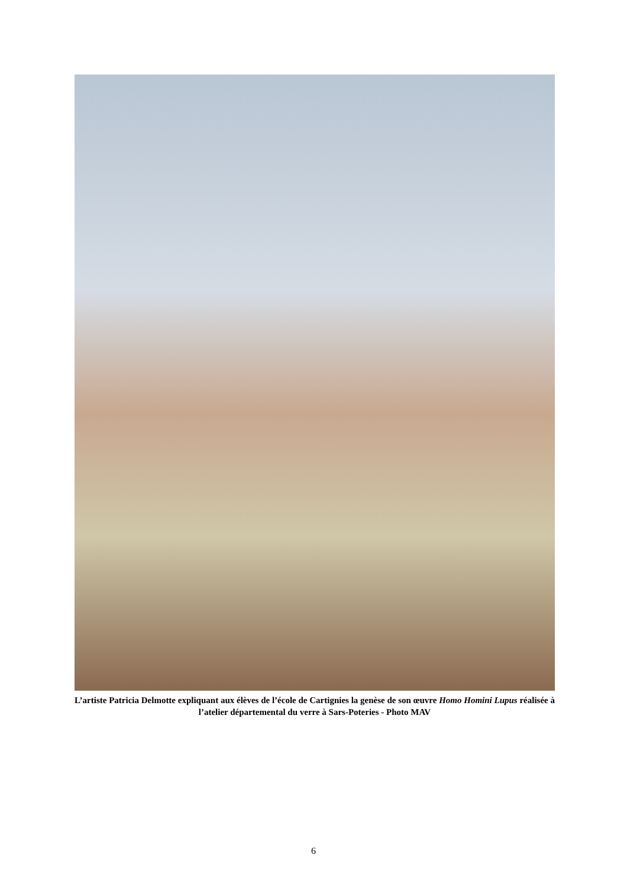L’artiste Patricia Delmotte expliquant aux élèves de l’école de Cartignies la genèse de son œuvre Homo Homini Lupus réalisée à l’atelier départemental du verre à Sars-Poteries - Photo MAV
6